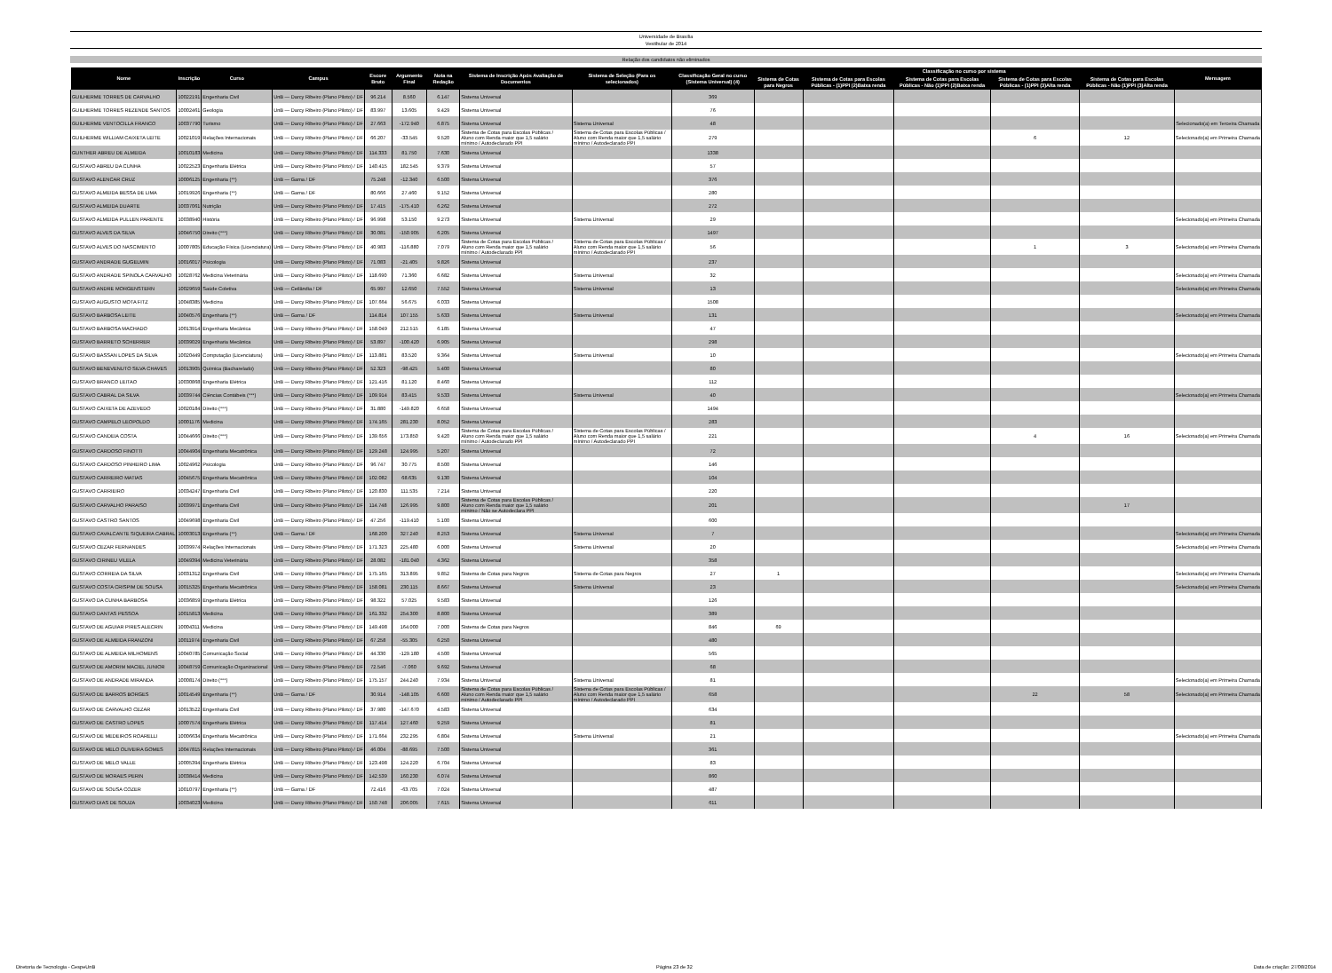Universidade de Brasília
Vestibular de 2014
Relação dos candidatos não eliminados
| Nome | Inscrição | Curso | Campus | Escore Bruto | Argumento Final | Nota na Redação | Sistema de Inscrição Após Avaliação de Documentos | Sistema de Seleção (Para os selecionados) | Classificação Geral no curso (Sistema Universal) (4) | Classificação no curso por sistema | | | | | Mensagem |
| --- | --- | --- | --- | --- | --- | --- | --- | --- | --- | --- | --- | --- | --- | --- | --- |
| | | | | | | | | | | Sistema de Cotas para Negros | Sistema de Cotas para Escolas Públicas - (1)PPI (2)Baixa renda | Sistema de Cotas para Escolas Públicas - Não (1)PPI (2)Baixa renda | Sistema de Cotas para Escolas Públicas - (1)PPI (3)Alta renda | Sistema de Cotas para Escolas Públicas - Não (1)PPI (3)Alta renda | |
| GUILHERME TORRES DE CARVALHO | 10022191 | Engenharia Civil | UnB — Darcy Ribeiro (Plano Piloto) / DF | 96.214 | 8.560 | 6.147 | Sistema Universal | | 369 | | | | | | |
| GUILHERME TORRES REZENDE SANTOS | 10002461 | Geologia | UnB — Darcy Ribeiro (Plano Piloto) / DF | 83.997 | 13.605 | 9.429 | Sistema Universal | | 76 | | | | | | |
| GUILHERME VENTOCILLA FRANCO | 10037790 | Turismo | UnB — Darcy Ribeiro (Plano Piloto) / DF | 27.663 | -172.940 | 6.875 | Sistema Universal | Sistema Universal | 48 | | | | | | Selecionado(a) em Terceira Chamada |
| GUILHERME WILLIAM CAIXETA LEITE | 10021019 | Relações Internacionais | UnB — Darcy Ribeiro (Plano Piloto) / DF | 66.207 | -33.545 | 9.520 | Sistema de Cotas para Escolas Públicas / Aluno com Renda maior que 1,5 salário mínimo / Autodeclarado PPI | Sistema de Cotas para Escolas Públicas / Aluno com Renda maior que 1,5 salário mínimo / Autodeclarado PPI | 279 | | | | 6 | 12 | Selecionado(a) em Primeira Chamada |
| GUNTHER ABREU DE ALMEIDA | 10010183 | Medicina | UnB — Darcy Ribeiro (Plano Piloto) / DF | 114.333 | 81.750 | 7.630 | Sistema Universal | | 1338 | | | | | | |
| GUSTAVO ABREU DA CUNHA | 10022523 | Engenharia Elétrica | UnB — Darcy Ribeiro (Plano Piloto) / DF | 140.415 | 182.545 | 9.379 | Sistema Universal | | 57 | | | | | | |
| GUSTAVO ALENCAR CRUZ | 10006125 | Engenharia (**) | UnB — Gama / DF | 75.248 | -12.340 | 6.500 | Sistema Universal | | 376 | | | | | | |
| GUSTAVO ALMEIDA BESSA DE LIMA | 10019926 | Engenharia (**) | UnB — Gama / DF | 80.666 | 27.460 | 9.152 | Sistema Universal | | 280 | | | | | | |
| GUSTAVO ALMEIDA DUARTE | 10037061 | Nutrição | UnB — Darcy Ribeiro (Plano Piloto) / DF | 17.415 | -175.410 | 6.262 | Sistema Universal | | 272 | | | | | | |
| GUSTAVO ALMEIDA PULLEN PARENTE | 10038940 | História | UnB — Darcy Ribeiro (Plano Piloto) / DF | 96.998 | 53.150 | 9.273 | Sistema Universal | Sistema Universal | 29 | | | | | | Selecionado(a) em Primeira Chamada |
| GUSTAVO ALVES DA SILVA | 10046750 | Direito (***) | UnB — Darcy Ribeiro (Plano Piloto) / DF | 30.081 | -150.905 | 6.205 | Sistema Universal | | 1497 | | | | | | |
| GUSTAVO ALVES DO NASCIMENTO | 10007805 | Educação Física (Licenciatura) | UnB — Darcy Ribeiro (Plano Piloto) / DF | 40.983 | -116.880 | 7.079 | Sistema de Cotas para Escolas Públicas / Aluno com Renda maior que 1,5 salário mínimo / Autodeclarado PPI | Sistema de Cotas para Escolas Públicas / Aluno com Renda maior que 1,5 salário mínimo / Autodeclarado PPI | 56 | | | | 1 | 3 | Selecionado(a) em Primeira Chamada |
| GUSTAVO ANDRADE GUGELMIN | 10016017 | Psicologia | UnB — Darcy Ribeiro (Plano Piloto) / DF | 71.083 | -21.405 | 9.826 | Sistema Universal | | 237 | | | | | | |
| GUSTAVO ANDRADE SPINOLA CARVALHO | 10028762 | Medicina Veterinária | UnB — Darcy Ribeiro (Plano Piloto) / DF | 118.690 | 71.360 | 6.682 | Sistema Universal | Sistema Universal | 32 | | | | | | Selecionado(a) em Primeira Chamada |
| GUSTAVO ANDRE MORGENSTERN | 10029659 | Saúde Coletiva | UnB — Ceilândia / DF | 65.997 | 12.650 | 7.552 | Sistema Universal | Sistema Universal | 13 | | | | | | Selecionado(a) em Primeira Chamada |
| GUSTAVO AUGUSTO MOTA FITZ | 10048385 | Medicina | UnB — Darcy Ribeiro (Plano Piloto) / DF | 107.664 | 56.675 | 6.033 | Sistema Universal | | 1508 | | | | | | |
| GUSTAVO BARBOSA LEITE | 10040576 | Engenharia (**) | UnB — Gama / DF | 114.814 | 107.155 | 5.633 | Sistema Universal | Sistema Universal | 131 | | | | | | Selecionado(a) em Primeira Chamada |
| GUSTAVO BARBOSA MACHADO | 10013914 | Engenharia Mecânica | UnB — Darcy Ribeiro (Plano Piloto) / DF | 158.049 | 212.515 | 6.185 | Sistema Universal | | 47 | | | | | | |
| GUSTAVO BARRETO SCHERRER | 10039029 | Engenharia Mecânica | UnB — Darcy Ribeiro (Plano Piloto) / DF | 53.897 | -100.420 | 6.905 | Sistema Universal | | 298 | | | | | | |
| GUSTAVO BASSAN LOPES DA SILVA | 10020449 | Computação (Licenciatura) | UnB — Darcy Ribeiro (Plano Piloto) / DF | 113.881 | 83.520 | 9.364 | Sistema Universal | Sistema Universal | 10 | | | | | | Selecionado(a) em Primeira Chamada |
| GUSTAVO BENEVENUTO SILVA CHAVES | 10013905 | Química (Bacharelado) | UnB — Darcy Ribeiro (Plano Piloto) / DF | 52.323 | -98.425 | 5.400 | Sistema Universal | | 80 | | | | | | |
| GUSTAVO BRANCO LEITAO | 10030868 | Engenharia Elétrica | UnB — Darcy Ribeiro (Plano Piloto) / DF | 121.416 | 81.120 | 8.460 | Sistema Universal | | 112 | | | | | | |
| GUSTAVO CABRAL DA SILVA | 10039744 | Ciências Contábeis (***) | UnB — Darcy Ribeiro (Plano Piloto) / DF | 109.914 | 83.415 | 9.533 | Sistema Universal | Sistema Universal | 40 | | | | | | Selecionado(a) em Primeira Chamada |
| GUSTAVO CAIXETA DE AZEVEDO | 10020184 | Direito (***) | UnB — Darcy Ribeiro (Plano Piloto) / DF | 31.880 | -149.820 | 6.658 | Sistema Universal | | 1494 | | | | | | |
| GUSTAVO CAMPELO LEOPOLDO | 10001176 | Medicina | UnB — Darcy Ribeiro (Plano Piloto) / DF | 174.165 | 281.230 | 8.052 | Sistema Universal | | 283 | | | | | | |
| GUSTAVO CANDEIA COSTA | 10044666 | Direito (***) | UnB — Darcy Ribeiro (Plano Piloto) / DF | 139.656 | 173.850 | 9.420 | Sistema de Cotas para Escolas Públicas / Aluno com Renda maior que 1,5 salário mínimo / Autodeclarado PPI | Sistema de Cotas para Escolas Públicas / Aluno com Renda maior que 1,5 salário mínimo / Autodeclarado PPI | 221 | | | | 4 | 16 | Selecionado(a) em Primeira Chamada |
| GUSTAVO CARDOSO FINOTTI | 10044904 | Engenharia Mecatrônica | UnB — Darcy Ribeiro (Plano Piloto) / DF | 129.248 | 124.995 | 5.207 | Sistema Universal | | 72 | | | | | | |
| GUSTAVO CARDOSO PINHEIRO LIMA | 10024962 | Psicologia | UnB — Darcy Ribeiro (Plano Piloto) / DF | 96.747 | 30.775 | 8.500 | Sistema Universal | | 146 | | | | | | |
| GUSTAVO CARREIRO MATIAS | 10045675 | Engenharia Mecatrônica | UnB — Darcy Ribeiro (Plano Piloto) / DF | 102.082 | 68.635 | 9.130 | Sistema Universal | | 104 | | | | | | |
| GUSTAVO CARRIEIRO | 10034247 | Engenharia Civil | UnB — Darcy Ribeiro (Plano Piloto) / DF | 120.830 | 111.535 | 7.214 | Sistema Universal | | 220 | | | | | | |
| GUSTAVO CARVALHO PARAISO | 10039971 | Engenharia Civil | UnB — Darcy Ribeiro (Plano Piloto) / DF | 114.748 | 126.995 | 9.800 | Sistema de Cotas para Escolas Públicas / Aluno com Renda maior que 1,5 salário mínimo / Não se Autodeclara PPI | | 201 | | | | | 17 | |
| GUSTAVO CASTRO SANTOS | 10049698 | Engenharia Civil | UnB — Darcy Ribeiro (Plano Piloto) / DF | 47.256 | -119.410 | 5.100 | Sistema Universal | | 600 | | | | | | |
| GUSTAVO CAVALCANTE SIQUEIRA CABRAL | 10003013 | Engenharia (**) | UnB — Gama / DF | 168.200 | 327.240 | 8.253 | Sistema Universal | Sistema Universal | 7 | | | | | | Selecionado(a) em Primeira Chamada |
| GUSTAVO CEZAR FERNANDES | 10039974 | Relações Internacionais | UnB — Darcy Ribeiro (Plano Piloto) / DF | 171.323 | 225.480 | 6.000 | Sistema Universal | Sistema Universal | 20 | | | | | | Selecionado(a) em Primeira Chamada |
| GUSTAVO CIRINEU VILELA | 10049394 | Medicina Veterinária | UnB — Darcy Ribeiro (Plano Piloto) / DF | 28.082 | -181.040 | 4.362 | Sistema Universal | | 358 | | | | | | |
| GUSTAVO CORREIA DA SILVA | 10031312 | Engenharia Civil | UnB — Darcy Ribeiro (Plano Piloto) / DF | 175.165 | 313.895 | 9.852 | Sistema de Cotas para Negros | Sistema de Cotas para Negros | 27 | 1 | | | | | Selecionado(a) em Primeira Chamada |
| GUSTAVO COSTA CRISPIM DE SOUSA | 10015325 | Engenharia Mecatrônica | UnB — Darcy Ribeiro (Plano Piloto) / DF | 158.081 | 230.115 | 8.667 | Sistema Universal | Sistema Universal | 23 | | | | | | Selecionado(a) em Primeira Chamada |
| GUSTAVO DA CUNHA BARBOSA | 10036859 | Engenharia Elétrica | UnB — Darcy Ribeiro (Plano Piloto) / DF | 98.322 | 57.025 | 9.583 | Sistema Universal | | 126 | | | | | | |
| GUSTAVO DANTAS PESSOA | 10015813 | Medicina | UnB — Darcy Ribeiro (Plano Piloto) / DF | 161.332 | 254.300 | 8.800 | Sistema Universal | | 389 | | | | | | |
| GUSTAVO DE AGUIAR PIRES ALECRIN | 10004311 | Medicina | UnB — Darcy Ribeiro (Plano Piloto) / DF | 149.498 | 164.000 | 7.000 | Sistema de Cotas para Negros | | 846 | 69 | | | | | |
| GUSTAVO DE ALMEIDA FRANZONI | 10011974 | Engenharia Civil | UnB — Darcy Ribeiro (Plano Piloto) / DF | 67.258 | -55.305 | 6.250 | Sistema Universal | | 480 | | | | | | |
| GUSTAVO DE ALMEIDA MILHOMENS | 10040785 | Comunicação Social | UnB — Darcy Ribeiro (Plano Piloto) / DF | 44.330 | -129.180 | 4.500 | Sistema Universal | | 565 | | | | | | |
| GUSTAVO DE AMORIM MACIEL JUNIOR | 10048759 | Comunicação Organizacional | UnB — Darcy Ribeiro (Plano Piloto) / DF | 72.546 | -7.060 | 9.692 | Sistema Universal | | 68 | | | | | | |
| GUSTAVO DE ANDRADE MIRANDA | 10008174 | Direito (***) | UnB — Darcy Ribeiro (Plano Piloto) / DF | 175.157 | 244.240 | 7.934 | Sistema Universal | Sistema Universal | 81 | | | | | | Selecionado(a) em Primeira Chamada |
| GUSTAVO DE BARROS BORGES | 10014549 | Engenharia (**) | UnB — Gama / DF | 30.914 | -148.105 | 6.600 | Sistema de Cotas para Escolas Públicas / Aluno com Renda maior que 1,5 salário mínimo / Autodeclarado PPI | Sistema de Cotas para Escolas Públicas / Aluno com Renda maior que 1,5 salário mínimo / Autodeclarado PPI | 658 | | | | 22 | 58 | Selecionado(a) em Primeira Chamada |
| GUSTAVO DE CARVALHO CEZAR | 10013522 | Engenharia Civil | UnB — Darcy Ribeiro (Plano Piloto) / DF | 37.980 | -147.670 | 4.583 | Sistema Universal | | 634 | | | | | | |
| GUSTAVO DE CASTRO LOPES | 10007574 | Engenharia Elétrica | UnB — Darcy Ribeiro (Plano Piloto) / DF | 117.414 | 127.460 | 9.259 | Sistema Universal | | 81 | | | | | | |
| GUSTAVO DE MEDEIROS ROARELLI | 10006634 | Engenharia Mecatrônica | UnB — Darcy Ribeiro (Plano Piloto) / DF | 171.664 | 232.295 | 6.804 | Sistema Universal | Sistema Universal | 21 | | | | | | Selecionado(a) em Primeira Chamada |
| GUSTAVO DE MELO OLIVEIRA GOMES | 10047815 | Relações Internacionais | UnB — Darcy Ribeiro (Plano Piloto) / DF | 46.004 | -88.695 | 7.500 | Sistema Universal | | 361 | | | | | | |
| GUSTAVO DE MELO VALLE | 10005394 | Engenharia Elétrica | UnB — Darcy Ribeiro (Plano Piloto) / DF | 123.498 | 124.220 | 6.704 | Sistema Universal | | 83 | | | | | | |
| GUSTAVO DE MORAES PERIN | 10038414 | Medicina | UnB — Darcy Ribeiro (Plano Piloto) / DF | 142.539 | 160.230 | 6.074 | Sistema Universal | | 860 | | | | | | |
| GUSTAVO DE SOUSA COZER | 10010797 | Engenharia (**) | UnB — Gama / DF | 72.416 | -63.705 | 7.024 | Sistema Universal | | 487 | | | | | | |
| GUSTAVO DIAS DE SOUZA | 10034023 | Medicina | UnB — Darcy Ribeiro (Plano Piloto) / DF | 150.748 | 206.005 | 7.615 | Sistema Universal | | 611 | | | | | | |
Diretoria de Tecnologia - CespeUnB Página 23 de 32 Data de criação: 27/08/2014